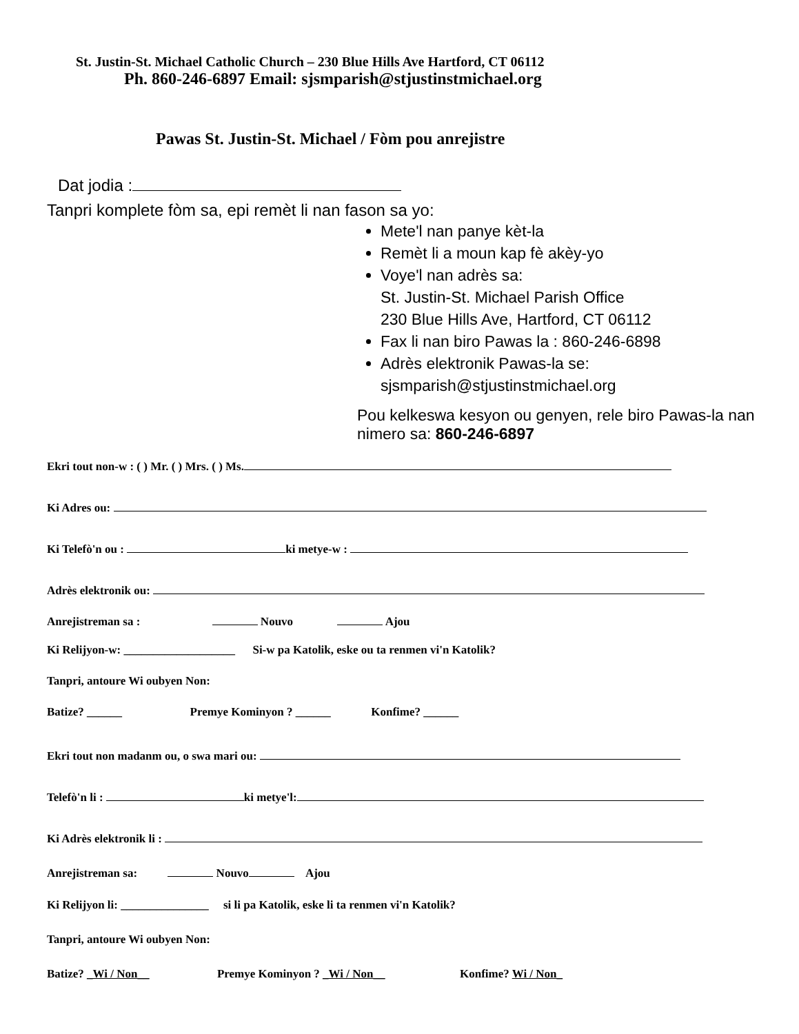St. Justin-St. Michael Catholic Church – 230 Blue Hills Ave Hartford, CT 06112
Ph. 860-246-6897 Email: sjsmparish@stjustinstmichael.org
Pawas St. Justin-St. Michael / Fòm pou anrejistre
Dat jodia :
Tanpri komplete fòm sa, epi remèt li nan fason sa yo:
Mete'l nan panye kèt-la
Remèt li a moun kap fè akèy-yo
Voye'l nan adrès sa:
St. Justin-St. Michael Parish Office
230 Blue Hills Ave, Hartford, CT 06112
Fax li nan biro Pawas la : 860-246-6898
Adrès elektronik Pawas-la se:
sjsmparish@stjustinstmichael.org
Pou kelkeswa kesyon ou genyen, rele biro Pawas-la nan nimero sa: 860-246-6897
Ekri tout non-w : ( ) Mr. ( ) Mrs. ( ) Ms.
Ki Adres ou:
Ki Telefò'n ou : ki metye-w :
Adrès elektronik ou:
Anrejistreman sa : Nouvo Ajou
Ki Relijyon-w: ___________________ Si-w pa Katolik, eske ou ta renmen vi'n Katolik?
Tanpri, antoure Wi oubyen Non:
Batize? ______ Premye Kominyon ? ______ Konfime? ______
Ekri tout non madanm ou, o swa mari ou:
Telefò'n li : ki metye'l:
Ki Adrès elektronik li :
Anrejistreman sa: Nouvo Ajou
Ki Relijyon li: _______________ si li pa Katolik, eske li ta renmen vi'n Katolik?
Tanpri, antoure Wi oubyen Non:
Batize? _Wi / Non__ Premye Kominyon ? _Wi / Non__ Konfime? Wi / Non_